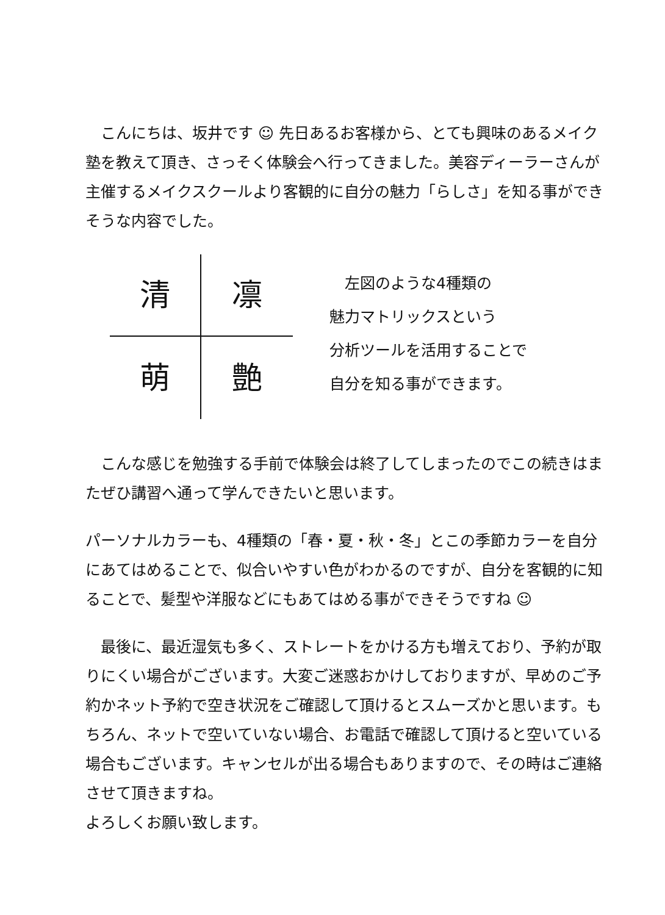こんにちは、坂井です ☺ 先日あるお客様から、とても興味のあるメイク塾を教えて頂き、さっそく体験会へ行ってきました。美容ディーラーさんが主催するメイクスクールより客観的に自分の魅力「らしさ」を知る事ができそうな内容でした。
清
凛
萌
艶
　左図のような4種類の
魅力マトリックスという
分析ツールを活用することで
自分を知る事ができます。
　こんな感じを勉強する手前で体験会は終了してしまったのでこの続きはまたぜひ講習へ通って学んできたいと思います。
パーソナルカラーも、4種類の「春・夏・秋・冬」とこの季節カラーを自分にあてはめることで、似合いやすい色がわかるのですが、自分を客観的に知ることで、髪型や洋服などにもあてはめる事ができそうですね ☺
　最後に、最近湿気も多く、ストレートをかける方も増えており、予約が取りにくい場合がございます。大変ご迷惑おかけしておりますが、早めのご予約かネット予約で空き状況をご確認して頂けるとスムーズかと思います。もちろん、ネットで空いていない場合、お電話で確認して頂けると空いている場合もございます。キャンセルが出る場合もありますので、その時はご連絡させて頂きますね。
よろしくお願い致します。